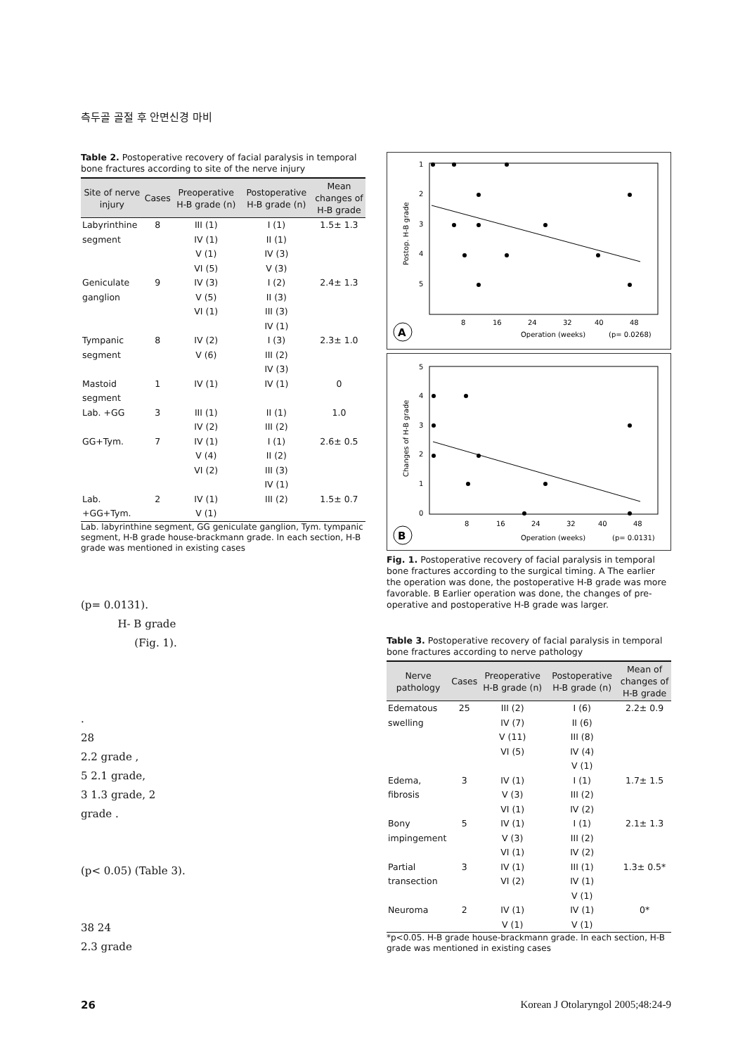측두골 골절 후 안면신경 마비
Table 2. Postoperative recovery of facial paralysis in temporal bone fractures according to site of the nerve injury
| Site of nerve injury | Cases | Preoperative H-B grade (n) | Postoperative H-B grade (n) | Mean changes of H-B grade |
| --- | --- | --- | --- | --- |
| Labyrinthine segment | 8 | III (1) IV (1) V (1) VI (5) | I (1) II (1) IV (3) V (3) | 1.5± 1.3 |
| Geniculate ganglion | 9 | IV (3) V (5) VI (1) | I (2) II (3) III (3) IV (1) | 2.4± 1.3 |
| Tympanic segment | 8 | IV (2) V (6) | I (3) III (2) IV (3) | 2.3± 1.0 |
| Mastoid segment | 1 | IV (1) | IV (1) | 0 |
| Lab. +GG | 3 | III (1) IV (2) | II (1) III (2) | 1.0 |
| GG+Tym. | 7 | IV (1) V (4) VI (2) | I (1) II (2) III (3) IV (1) | 2.6± 0.5 |
| Lab. +GG+Tym. | 2 | IV (1) V (1) | III (2) | 1.5± 0.7 |
Lab. labyrinthine segment, GG geniculate ganglion, Tym. tympanic segment, H-B grade house-brackmann grade. In each section, H-B grade was mentioned in existing cases
(p= 0.0131).
H- B grade
(Fig. 1).
.
28
2.2 grade ,
5 2.1 grade,
3 1.3 grade, 2
grade .
(p< 0.05) (Table 3).
38 24
2.3 grade
Postop. H-B grade
1
2
3
4
5
8
16
24
32
40
48
A
Operation (weeks)
(p= 0.0268)
Changes of H-B grade
5
4
3
2
1
0
8
16
24
32
40
48
B
Operation (weeks)
(p= 0.0131)
Fig. 1. Postoperative recovery of facial paralysis in temporal bone fractures according to the surgical timing. A The earlier the operation was done, the postoperative H-B grade was more favorable. B Earlier operation was done, the changes of pre-operative and postoperative H-B grade was larger.
Table 3. Postoperative recovery of facial paralysis in temporal bone fractures according to nerve pathology
| Nerve pathology | Cases | Preoperative H-B grade (n) | Postoperative H-B grade (n) | Mean of changes of H-B grade |
| --- | --- | --- | --- | --- |
| Edematous swelling | 25 | III (2) IV (7) V (11) VI (5) | I (6) II (6) III (8) IV (4) V (1) | 2.2± 0.9 |
| Edema, fibrosis | 3 | IV (1) V (3) VI (1) | I (1) III (2) IV (2) | 1.7± 1.5 |
| Bony impingement | 5 | IV (1) V (3) VI (1) | I (1) III (2) IV (2) | 2.1± 1.3 |
| Partial transection | 3 | IV (1) VI (2) | III (1) IV (1) V (1) | 1.3± 0.5* |
| Neuroma | 2 | IV (1) V (1) | IV (1) V (1) | 0* |
*p<0.05. H-B grade house-brackmann grade. In each section, H-B grade was mentioned in existing cases
26 Korean J Otolaryngol 2005;48:24-9